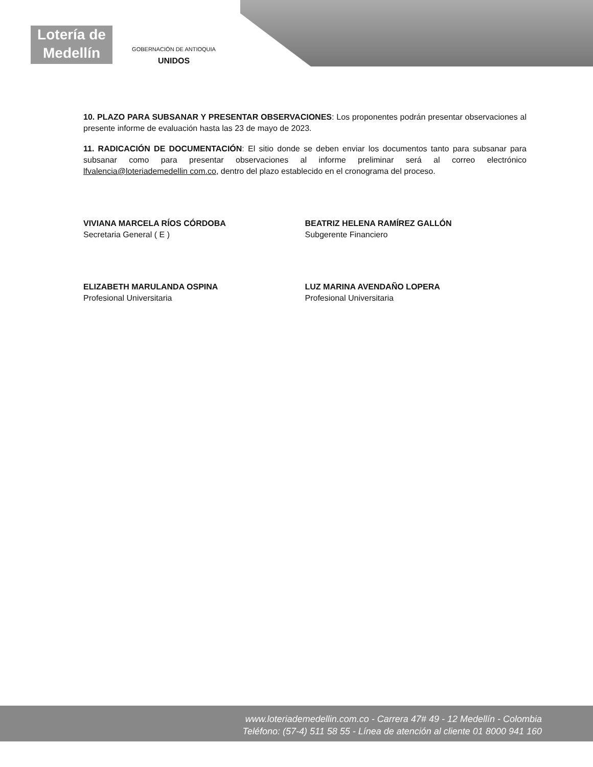Lotería de Medellín
GOBERNACIÓN DE ANTIOQUIA
UNIDOS
10. PLAZO PARA SUBSANAR Y PRESENTAR OBSERVACIONES: Los proponentes podrán presentar observaciones al presente informe de evaluación hasta las 23 de mayo de 2023.
11. RADICACIÓN DE DOCUMENTACIÓN: El sitio donde se deben enviar los documentos tanto para subsanar para subsanar como para presentar observaciones al informe preliminar será al correo electrónico lfvalencia@loteriademedellin com.co, dentro del plazo establecido en el cronograma del proceso.
VIVIANA MARCELA RÍOS CÓRDOBA
Secretaria General ( E )
BEATRIZ HELENA RAMÍREZ GALLÓN
Subgerente Financiero
ELIZABETH MARULANDA OSPINA
Profesional Universitaria
LUZ MARINA AVENDAÑO LOPERA
Profesional Universitaria
www.loteriademedellin.com.co - Carrera 47# 49 - 12 Medellín - Colombia
Teléfono: (57-4) 511 58 55 - Línea de atención al cliente 01 8000 941 160